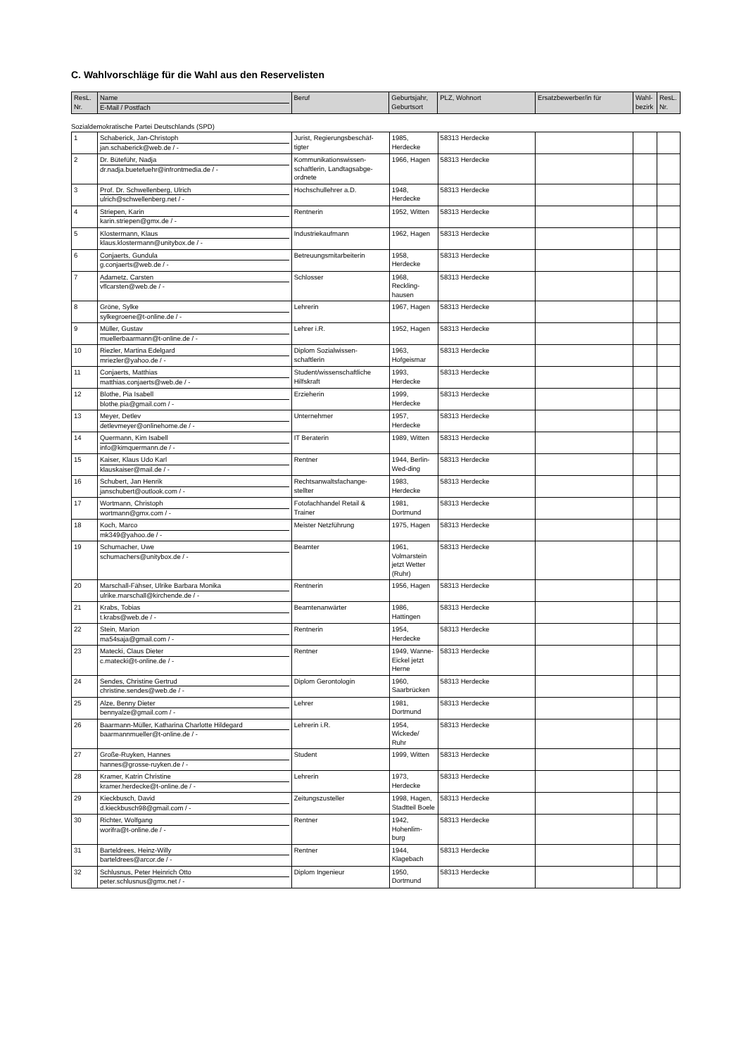C. Wahlvorschläge für die Wahl aus den Reservelisten
| ResL. Nr. | Name E-Mail / Postfach | Beruf | Geburtsjahr, Geburtsort | PLZ, Wohnort | Ersatzbewerber/in für | Wahl-bezirk | ResL. Nr. |
| --- | --- | --- | --- | --- | --- | --- | --- |
Sozialdemokratische Partei Deutschlands (SPD)
| 1 | Schaberick, Jan-Christoph jan.schaberick@web.de / - | Jurist, Regierungsbeschäf-tigter | 1985, Herdecke | 58313 Herdecke | | | |
| 2 | Dr. Büteführ, Nadja dr.nadja.buetefuehr@infrontmedia.de / - | Kommunikationswissen-schaftlerin, Landtagsabge-ordnete | 1966, Hagen | 58313 Herdecke | | | |
| 3 | Prof. Dr. Schwellenberg, Ulrich ulrich@schwellenberg.net / - | Hochschullehrer a.D. | 1948, Herdecke | 58313 Herdecke | | | |
| 4 | Striepen, Karin karin.striepen@gmx.de / - | Rentnerin | 1952, Witten | 58313 Herdecke | | | |
| 5 | Klostermann, Klaus klaus.klostermann@unitybox.de / - | Industriekaufmann | 1962, Hagen | 58313 Herdecke | | | |
| 6 | Conjaerts, Gundula g.conjaerts@web.de / - | Betreuungsmitarbeiterin | 1958, Herdecke | 58313 Herdecke | | | |
| 7 | Adametz, Carsten vflcarsten@web.de / - | Schlosser | 1968, Reckling-hausen | 58313 Herdecke | | | |
| 8 | Gröne, Sylke sylkegroene@t-online.de / - | Lehrerin | 1967, Hagen | 58313 Herdecke | | | |
| 9 | Müller, Gustav muellerbaarmann@t-online.de / - | Lehrer i.R. | 1952, Hagen | 58313 Herdecke | | | |
| 10 | Riezler, Martina Edelgard mriezler@yahoo.de / - | Diplom Sozialwissen-schaftlerin | 1963, Hofgeismar | 58313 Herdecke | | | |
| 11 | Conjaerts, Matthias matthias.conjaerts@web.de / - | Student/wissenschaftliche Hilfskraft | 1993, Herdecke | 58313 Herdecke | | | |
| 12 | Blothe, Pia Isabell blothe.pia@gmail.com / - | Erzieherin | 1999, Herdecke | 58313 Herdecke | | | |
| 13 | Meyer, Detlev detlevmeyer@onlinehome.de / - | Unternehmer | 1957, Herdecke | 58313 Herdecke | | | |
| 14 | Quermann, Kim Isabell info@kimquermann.de / - | IT Beraterin | 1989, Witten | 58313 Herdecke | | | |
| 15 | Kaiser, Klaus Udo Karl klauskaiser@mail.de / - | Rentner | 1944, Berlin-Wed-ding | 58313 Herdecke | | | |
| 16 | Schubert, Jan Henrik janschubert@outlook.com / - | Rechtsanwaltsfachange-stellter | 1983, Herdecke | 58313 Herdecke | | | |
| 17 | Wortmann, Christoph wortmann@gmx.com / - | Fotofachhandel Retail & Trainer | 1981, Dortmund | 58313 Herdecke | | | |
| 18 | Koch, Marco mk349@yahoo.de / - | Meister Netzführung | 1975, Hagen | 58313 Herdecke | | | |
| 19 | Schumacher, Uwe schumachers@unitybox.de / - | Beamter | 1961, Volmarstein jetzt Wetter (Ruhr) | 58313 Herdecke | | | |
| 20 | Marschall-Fähser, Ulrike Barbara Monika ulrike.marschall@kirchende.de / - | Rentnerin | 1956, Hagen | 58313 Herdecke | | | |
| 21 | Krabs, Tobias t.krabs@web.de / - | Beamtenanwärter | 1986, Hattingen | 58313 Herdecke | | | |
| 22 | Stein, Marion ma54saja@gmail.com / - | Rentnerin | 1954, Herdecke | 58313 Herdecke | | | |
| 23 | Matecki, Claus Dieter c.matecki@t-online.de / - | Rentner | 1949, Wanne-Eickel jetzt Herne | 58313 Herdecke | | | |
| 24 | Sendes, Christine Gertrud christine.sendes@web.de / - | Diplom Gerontologin | 1960, Saarbrücken | 58313 Herdecke | | | |
| 25 | Alze, Benny Dieter bennyalze@gmail.com / - | Lehrer | 1981, Dortmund | 58313 Herdecke | | | |
| 26 | Baarmann-Müller, Katharina Charlotte Hildegard baarmannmueller@t-online.de / - | Lehrerin i.R. | 1954, Wickede/ Ruhr | 58313 Herdecke | | | |
| 27 | Große-Ruyken, Hannes hannes@grosse-ruyken.de / - | Student | 1999, Witten | 58313 Herdecke | | | |
| 28 | Kramer, Katrin Christine kramer.herdecke@t-online.de / - | Lehrerin | 1973, Herdecke | 58313 Herdecke | | | |
| 29 | Kieckbusch, David d.kieckbusch98@gmail.com / - | Zeitungszusteller | 1998, Hagen, Stadtteil Boele | 58313 Herdecke | | | |
| 30 | Richter, Wolfgang worifra@t-online.de / - | Rentner | 1942, Hohenlim-burg | 58313 Herdecke | | | |
| 31 | Barteldrees, Heinz-Willy barteldrees@arcor.de / - | Rentner | 1944, Klagebach | 58313 Herdecke | | | |
| 32 | Schlusnus, Peter Heinrich Otto peter.schlusnus@gmx.net / - | Diplom Ingenieur | 1950, Dortmund | 58313 Herdecke | | | |